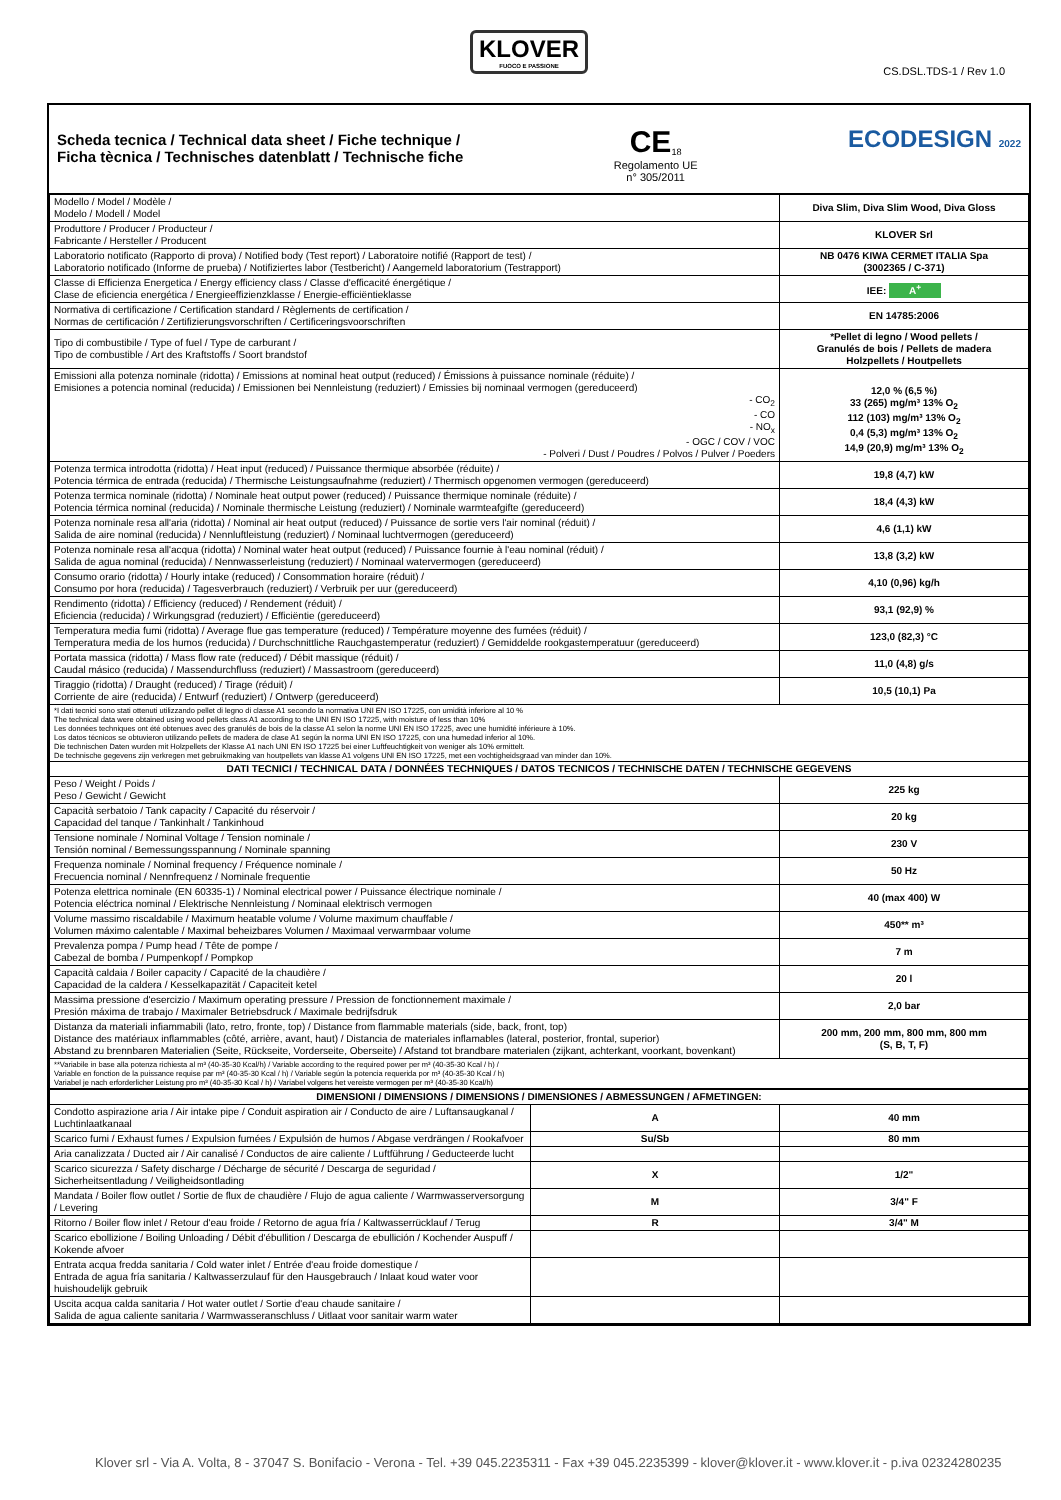KLOVER
FUOCO E PASSIONE
CS.DSL.TDS-1 / Rev 1.0
Scheda tecnica / Technical data sheet / Fiche technique /
Ficha tècnica / Technisches datenblatt / Technische fiche
CE<sub>18</sub>
Regolamento UE
n° 305/2011
ECODESIGN 2022
| Modello / Model / Modèle / Modelo / Modell / Model | Diva Slim, Diva Slim Wood, Diva Gloss |
| Produttore / Producer / Producteur / Fabricante / Hersteller / Producent | KLOVER Srl |
| Laboratorio notificato (Rapporto di prova) / Notified body (Test report) / Laboratoire notifié (Rapport de test) / Laboratorio notificado (Informe de prueba) / Notifiziertes labor (Testbericht) / Aangemeld laboratorium (Testrapport) | NB 0476 KIWA CERMET ITALIA Spa (3002365 / C-371) |
| Classe di Efficienza Energetica / Energy efficiency class / Classe d'efficacité énergétique / Clase de eficiencia energética / Energieeffizienzklasse / Energie-efficiëntieklasse | IEE: A<sup>+</sup> |
| Normativa di certificazione / Certification standard / Règlements de certification / Normas de certificación / Zertifizierungsvorschriften / Certificeringsvoorschriften | EN 14785:2006 |
| Tipo di combustibile / Type of fuel / Type de carburant / Tipo de combustible / Art des Kraftstoffs / Soort brandstof | *Pellet di legno / Wood pellets / Granulés de bois / Pellets de madera Holzpellets / Houtpellets |
| Emissioni alla potenza nominale (ridotta) / Emissions at nominal heat output (reduced) / Émissions à puissance nominale (réduite) / Emisiones a potencia nominal (reducida) / Emissionen bei Nennleistung (reduziert) / Emissies bij nominaal vermogen (gereduceerd) - CO<sub>2</sub> - CO - NO<sub>x</sub> - OGC / COV / VOC - Polveri / Dust / Poudres / Polvos / Pulver / Poeders | 12,0 % (6,5 %) 33 (265) mg/m³ 13% O<sub>2</sub> 112 (103) mg/m³ 13% O<sub>2</sub> 0,4 (5,3) mg/m³ 13% O<sub>2</sub> 14,9 (20,9) mg/m³ 13% O<sub>2</sub> |
| Potenza termica introdotta (ridotta) / Heat input (reduced) / Puissance thermique absorbée (réduite) / Potencia térmica de entrada (reducida) / Thermische Leistungsaufnahme (reduziert) / Thermisch opgenomen vermogen (gereduceerd) | 19,8 (4,7) kW |
| Potenza termica nominale (ridotta) / Nominale heat output power (reduced) / Puissance thermique nominale (réduite) / Potencia térmica nominal (reducida) / Nominale thermische Leistung (reduziert) / Nominale warmteafgifte (gereduceerd) | 18,4 (4,3) kW |
| Potenza nominale resa all'aria (ridotta) / Nominal air heat output (reduced) / Puissance de sortie vers l'air nominal (réduit) / Salida de aire nominal (reducida) / Nennluftleistung (reduziert) / Nominaal luchtvermogen (gereduceerd) | 4,6 (1,1) kW |
| Potenza nominale resa all'acqua (ridotta) / Nominal water heat output (reduced) / Puissance fournie à l'eau nominal (réduit) / Salida de agua nominal (reducida) / Nennwasserleistung (reduziert) / Nominaal watervermogen (gereduceerd) | 13,8 (3,2) kW |
| Consumo orario (ridotta) / Hourly intake (reduced) / Consommation horaire (réduit) / Consumo por hora (reducida) / Tagesverbrauch (reduziert) / Verbruik per uur (gereduceerd) | 4,10 (0,96) kg/h |
| Rendimento (ridotta) / Efficiency (reduced) / Rendement (réduit) / Eficiencia (reducida) / Wirkungsgrad (reduziert) / Efficiëntie (gereduceerd) | 93,1 (92,9) % |
| Temperatura media fumi (ridotta) / Average flue gas temperature (reduced) / Température moyenne des fumées (réduit) / Temperatura media de los humos (reducida) / Durchschnittliche Rauchgastemperatur (reduziert) / Gemiddelde rookgastemperatuur (gereduceerd) | 123,0 (82,3) °C |
| Portata massica (ridotta) / Mass flow rate (reduced) / Débit massique (réduit) / Caudal másico (reducida) / Massendurchfluss (reduziert) / Massastroom (gereduceerd) | 11,0 (4,8) g/s |
| Tiraggio (ridotta) / Draught (reduced) / Tirage (réduit) / Corriente de aire (reducida) / Entwurf (reduziert) / Ontwerp (gereduceerd) | 10,5 (10,1) Pa |
| *I dati tecnici sono stati ottenuti utilizzando pellet di legno di classe A1 secondo la normativa UNI EN ISO 17225, con umidità inferiore al 10 % The technical data were obtained using wood pellets class A1 according to the UNI EN ISO 17225, with moisture of less than 10% Les données techniques ont été obtenues avec des granulés de bois de la classe A1 selon la norme UNI EN ISO 17225, avec une humidité inférieure à 10%. Los datos técnicos se obtuvieron utilizando pellets de madera de clase A1 según la norma UNI EN ISO 17225, con una humedad inferior al 10%. Die technischen Daten wurden mit Holzpellets der Klasse A1 nach UNI EN ISO 17225 bei einer Luftfeuchtigkeit von weniger als 10% ermittelt. De technische gegevens zijn verkregen met gebruikmaking van houtpellets van klasse A1 volgens UNI EN ISO 17225, met een vochtigheidsgraad van minder dan 10%. | |
| DATI TECNICI / TECHNICAL DATA / DONNÉES TECHNIQUES / DATOS TECNICOS / TECHNISCHE DATEN / TECHNISCHE GEGEVENS | |
| Peso / Weight / Poids / Peso / Gewicht / Gewicht | 225 kg |
| Capacità serbatoio / Tank capacity / Capacité du réservoir / Capacidad del tanque / Tankinhalt / Tankinhoud | 20 kg |
| Tensione nominale / Nominal Voltage / Tension nominale / Tensión nominal / Bemessungsspannung / Nominale spanning | 230 V |
| Frequenza nominale / Nominal frequency / Fréquence nominale / Frecuencia nominal / Nennfrequenz / Nominale frequentie | 50 Hz |
| Potenza elettrica nominale (EN 60335-1) / Nominal electrical power / Puissance électrique nominale / Potencia eléctrica nominal / Elektrische Nennleistung / Nominaal elektrisch vermogen | 40 (max 400) W |
| Volume massimo riscaldabile / Maximum heatable volume / Volume maximum chauffable / Volumen máximo calentable / Maximal beheizbares Volumen / Maximaal verwarmbaar volume | 450** m³ |
| Prevalenza pompa / Pump head / Tête de pompe / Cabezal de bomba / Pumpenkopf / Pompkop | 7 m |
| Capacità caldaia / Boiler capacity / Capacité de la chaudière / Capacidad de la caldera / Kesselkapazität / Capaciteit ketel | 20 l |
| Massima pressione d'esercizio / Maximum operating pressure / Pression de fonctionnement maximale / Presión máxima de trabajo / Maximaler Betriebsdruck / Maximale bedrijfsdruk | 2,0 bar |
| Distanza da materiali infiammabili (lato, retro, fronte, top) / Distance from flammable materials (side, back, front, top) Distance des matériaux inflammables (côté, arrière, avant, haut) / Distancia de materiales inflamables (lateral, posterior, frontal, superior) Abstand zu brennbaren Materialien (Seite, Rückseite, Vorderseite, Oberseite) / Afstand tot brandbare materialen (zijkant, achterkant, voorkant, bovenkant) | 200 mm, 200 mm, 800 mm, 800 mm (S, B, T, F) |
| **Variabile in base alla potenza richiesta al m³ (40-35-30 Kcal/h) / Variable according to the required power per m³ (40-35-30 Kcal / h) / Variable en fonction de la puissance requise par m³ (40-35-30 Kcal / h) / Variable según la potencia requerida por m³ (40-35-30 Kcal / h) Variabel je nach erforderlicher Leistung pro m³ (40-35-30 Kcal / h) / Variabel volgens het vereiste vermogen per m³ (40-35-30 Kcal/h) | |
| DIMENSIONI / DIMENSIONS / DIMENSIONS / DIMENSIONES / ABMESSUNGEN / AFMETINGEN: | | |
| --- | --- | --- |
| Condotto aspirazione aria / Air intake pipe / Conduit aspiration air / Conducto de aire / Luftansaugkanal / Luchtinlaatkanaal | A | 40 mm |
| Scarico fumi / Exhaust fumes / Expulsion fumées / Expulsión de humos / Abgase verdrängen / Rookafvoer | Su/Sb | 80 mm |
| Aria canalizzata / Ducted air / Air canalisé / Conductos de aire caliente / Luftführung / Geducteerde lucht | | |
| Scarico sicurezza / Safety discharge / Décharge de sécurité / Descarga de seguridad / Sicherheitsentladung / Veiligheidsontlading | X | 1/2" |
| Mandata / Boiler flow outlet / Sortie de flux de chaudière / Flujo de agua caliente / Warmwasserversorgung / Levering | M | 3/4" F |
| Ritorno / Boiler flow inlet / Retour d'eau froide / Retorno de agua fría / Kaltwasserrücklauf / Terug | R | 3/4" M |
| Scarico ebollizione / Boiling Unloading / Débit d'ébullition / Descarga de ebullición / Kochender Auspuff / Kokende afvoer | | |
| Entrata acqua fredda sanitaria / Cold water inlet / Entrée d'eau froide domestique / Entrada de agua fría sanitaria / Kaltwasserzulauf für den Hausgebrauch / Inlaat koud water voor huishoudelijk gebruik | | |
| Uscita acqua calda sanitaria / Hot water outlet / Sortie d'eau chaude sanitaire / Salida de agua caliente sanitaria / Warmwasseranschluss / Uitlaat voor sanitair warm water | | |
Klover srl - Via A. Volta, 8 - 37047 S. Bonifacio - Verona - Tel. +39 045.2235311 - Fax +39 045.2235399 - klover@klover.it - www.klover.it - p.iva 02324280235